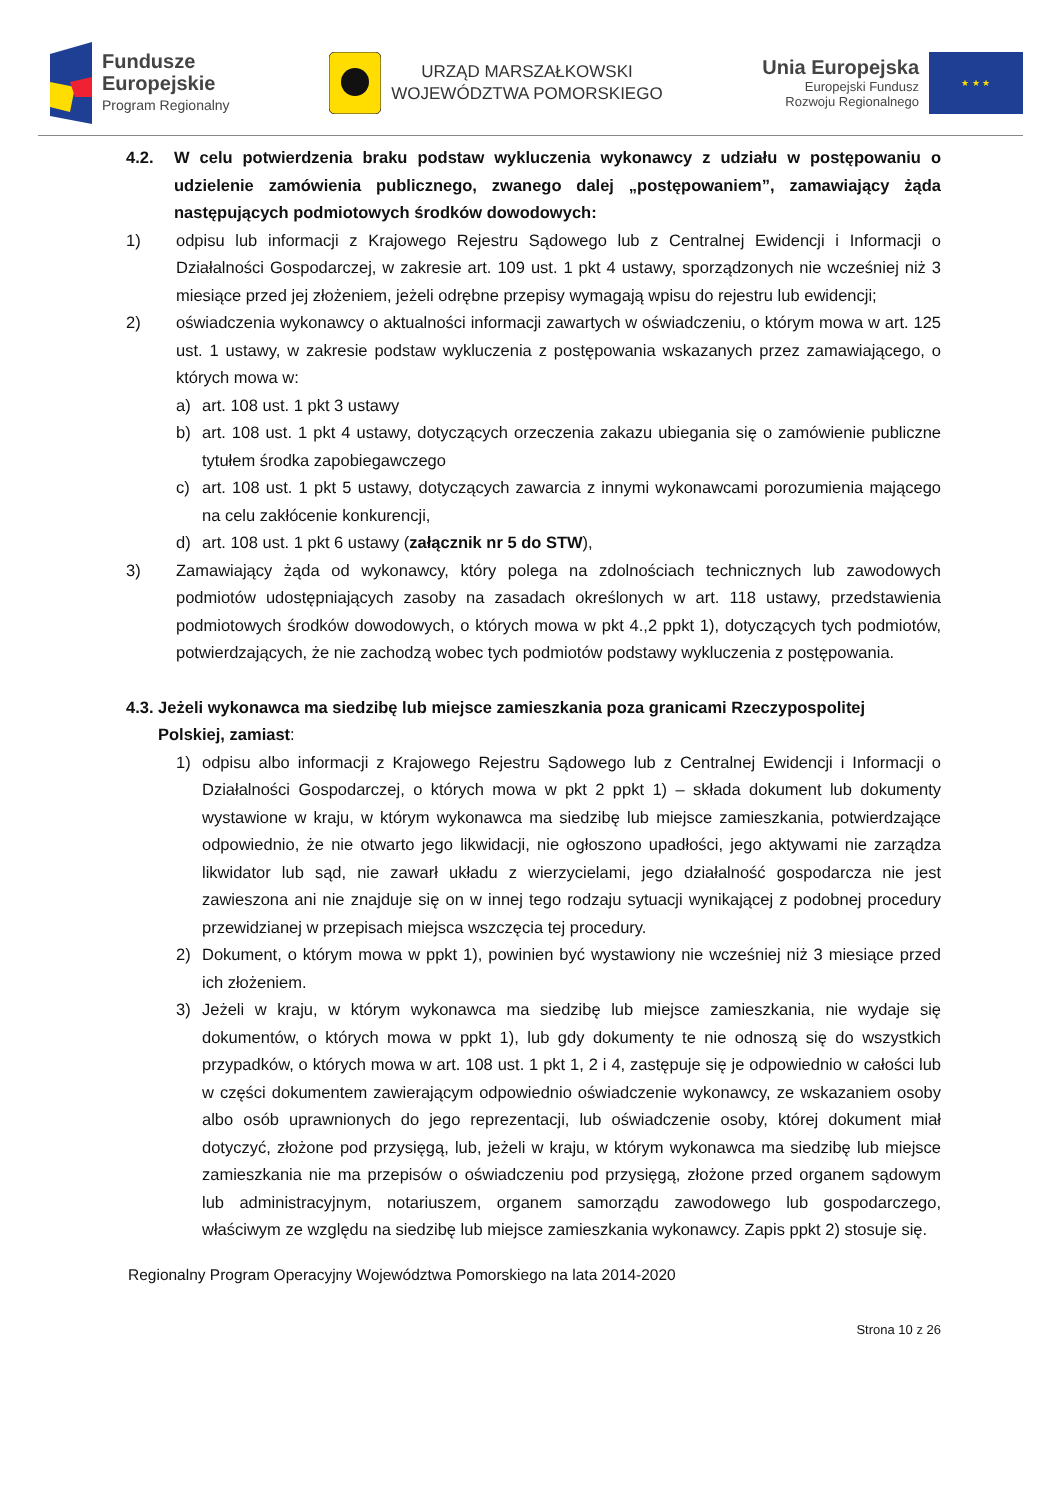Fundusze
Europejskie
Program Regionalny
URZĄD MARSZAŁKOWSKI
WOJEWÓDZTWA POMORSKIEGO
Unia Europejska
Europejski Fundusz
Rozwoju Regionalnego
★ ★ ★
4.2. W celu potwierdzenia braku podstaw wykluczenia wykonawcy z udziału w postępowaniu o udzielenie zamówienia publicznego, zwanego dalej „postępowaniem”, zamawiający żąda następujących podmiotowych środków dowodowych:
1) odpisu lub informacji z Krajowego Rejestru Sądowego lub z Centralnej Ewidencji i Informacji o Działalności Gospodarczej, w zakresie art. 109 ust. 1 pkt 4 ustawy, sporządzonych nie wcześniej niż 3 miesiące przed jej złożeniem, jeżeli odrębne przepisy wymagają wpisu do rejestru lub ewidencji;
2) oświadczenia wykonawcy o aktualności informacji zawartych w oświadczeniu, o którym mowa w art. 125 ust. 1 ustawy, w zakresie podstaw wykluczenia z postępowania wskazanych przez zamawiającego, o których mowa w:
a) art. 108 ust. 1 pkt 3 ustawy
b) art. 108 ust. 1 pkt 4 ustawy, dotyczących orzeczenia zakazu ubiegania się o zamówienie publiczne tytułem środka zapobiegawczego
c) art. 108 ust. 1 pkt 5 ustawy, dotyczących zawarcia z innymi wykonawcami porozumienia mającego na celu zakłócenie konkurencji,
d) art. 108 ust. 1 pkt 6 ustawy (załącznik nr 5 do STW),
3) Zamawiający żąda od wykonawcy, który polega na zdolnościach technicznych lub zawodowych podmiotów udostępniających zasoby na zasadach określonych w art. 118 ustawy, przedstawienia podmiotowych środków dowodowych, o których mowa w pkt 4.,2 ppkt 1), dotyczących tych podmiotów, potwierdzających, że nie zachodzą wobec tych podmiotów podstawy wykluczenia z postępowania.
4.3. Jeżeli wykonawca ma siedzibę lub miejsce zamieszkania poza granicami Rzeczypospolitej
Polskiej, zamiast:
1) odpisu albo informacji z Krajowego Rejestru Sądowego lub z Centralnej Ewidencji i Informacji o Działalności Gospodarczej, o których mowa w pkt 2 ppkt 1) – składa dokument lub dokumenty wystawione w kraju, w którym wykonawca ma siedzibę lub miejsce zamieszkania, potwierdzające odpowiednio, że nie otwarto jego likwidacji, nie ogłoszono upadłości, jego aktywami nie zarządza likwidator lub sąd, nie zawarł układu z wierzycielami, jego działalność gospodarcza nie jest zawieszona ani nie znajduje się on w innej tego rodzaju sytuacji wynikającej z podobnej procedury przewidzianej w przepisach miejsca wszczęcia tej procedury.
2) Dokument, o którym mowa w ppkt 1), powinien być wystawiony nie wcześniej niż 3 miesiące przed ich złożeniem.
3) Jeżeli w kraju, w którym wykonawca ma siedzibę lub miejsce zamieszkania, nie wydaje się dokumentów, o których mowa w ppkt 1), lub gdy dokumenty te nie odnoszą się do wszystkich przypadków, o których mowa w art. 108 ust. 1 pkt 1, 2 i 4, zastępuje się je odpowiednio w całości lub w części dokumentem zawierającym odpowiednio oświadczenie wykonawcy, ze wskazaniem osoby albo osób uprawnionych do jego reprezentacji, lub oświadczenie osoby, której dokument miał dotyczyć, złożone pod przysięgą, lub, jeżeli w kraju, w którym wykonawca ma siedzibę lub miejsce zamieszkania nie ma przepisów o oświadczeniu pod przysięgą, złożone przed organem sądowym lub administracyjnym, notariuszem, organem samorządu zawodowego lub gospodarczego, właściwym ze względu na siedzibę lub miejsce zamieszkania wykonawcy. Zapis ppkt 2) stosuje się.
Regionalny Program Operacyjny Województwa Pomorskiego na lata 2014-2020
Strona 10 z 26